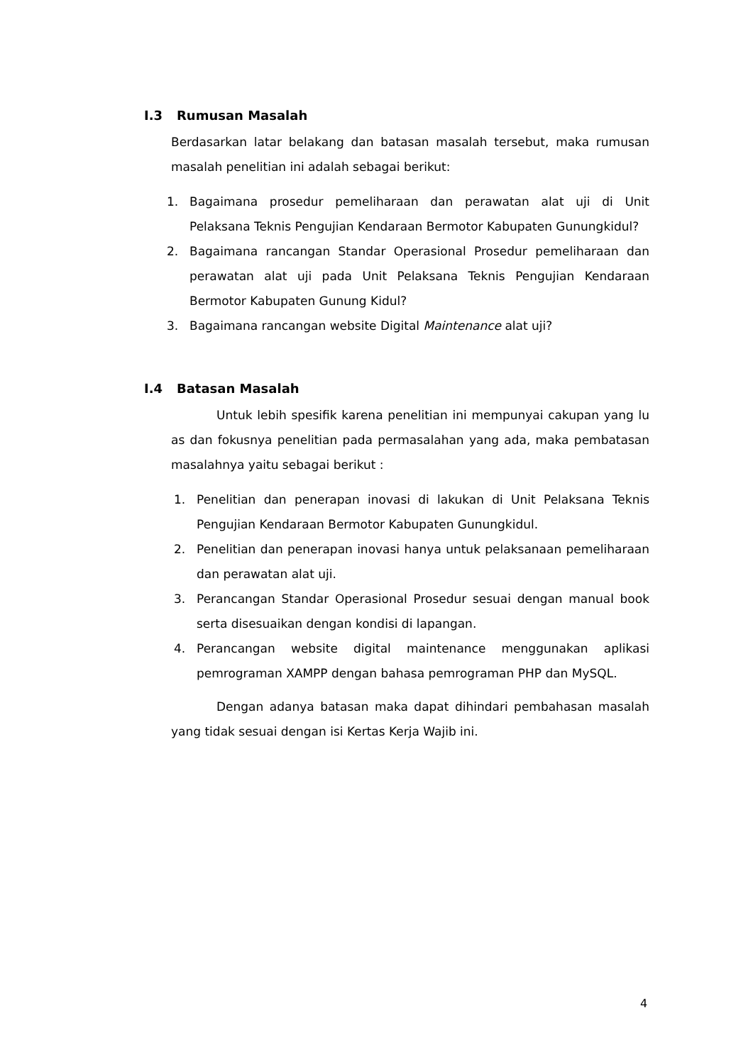I.3 Rumusan Masalah
Berdasarkan latar belakang dan batasan masalah tersebut, maka rumusan masalah penelitian ini adalah sebagai berikut:
1. Bagaimana prosedur pemeliharaan dan perawatan alat uji di Unit Pelaksana Teknis Pengujian Kendaraan Bermotor Kabupaten Gunungkidul?
2. Bagaimana rancangan Standar Operasional Prosedur pemeliharaan dan perawatan alat uji pada Unit Pelaksana Teknis Pengujian Kendaraan Bermotor Kabupaten Gunung Kidul?
3. Bagaimana rancangan website Digital Maintenance alat uji?
I.4 Batasan Masalah
Untuk lebih spesifik karena penelitian ini mempunyai cakupan yang lu as dan fokusnya penelitian pada permasalahan yang ada, maka pembatasan masalahnya yaitu sebagai berikut :
1. Penelitian dan penerapan inovasi di lakukan di Unit Pelaksana Teknis Pengujian Kendaraan Bermotor Kabupaten Gunungkidul.
2. Penelitian dan penerapan inovasi hanya untuk pelaksanaan pemeliharaan dan perawatan alat uji.
3. Perancangan Standar Operasional Prosedur sesuai dengan manual book serta disesuaikan dengan kondisi di lapangan.
4. Perancangan website digital maintenance menggunakan aplikasi pemrograman XAMPP dengan bahasa pemrograman PHP dan MySQL.
Dengan adanya batasan maka dapat dihindari pembahasan masalah yang tidak sesuai dengan isi Kertas Kerja Wajib ini.
4